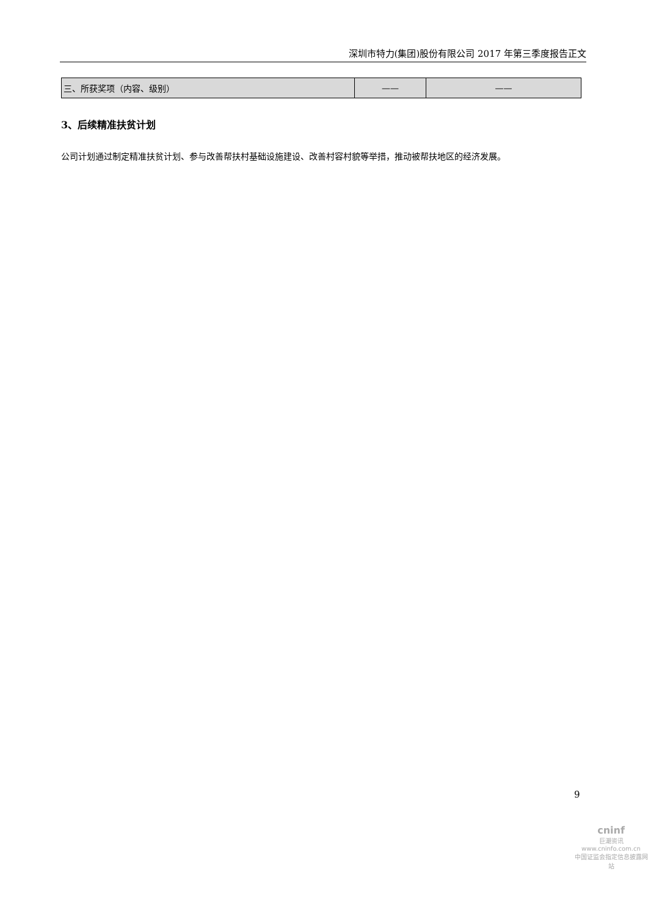深圳市特力(集团)股份有限公司 2017 年第三季度报告正文
| 三、所获奖项（内容、级别） | —— | —— |
3、后续精准扶贫计划
公司计划通过制定精准扶贫计划、参与改善帮扶村基础设施建设、改善村容村貌等举措，推动被帮扶地区的经济发展。
9
cninf
巨潮资讯
www.cninfo.com.cn
中国证监会指定信息披露网站